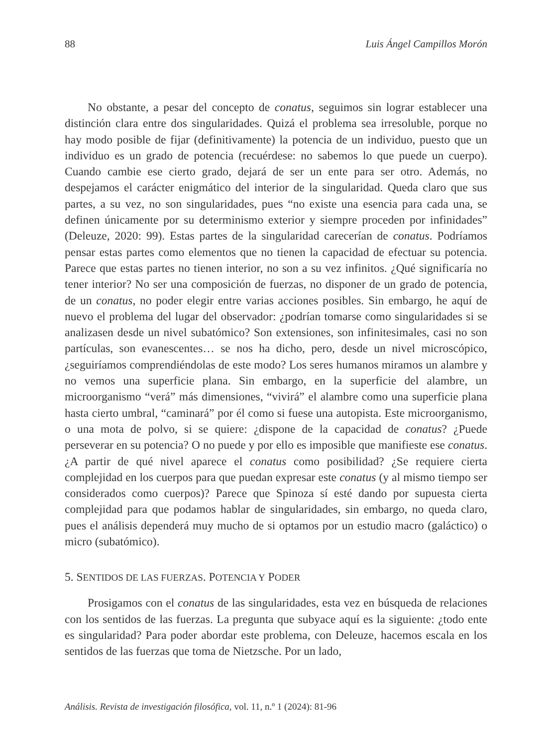88 Luis Ángel Campillos Morón
No obstante, a pesar del concepto de conatus, seguimos sin lograr establecer una distinción clara entre dos singularidades. Quizá el problema sea irresoluble, porque no hay modo posible de fijar (definitivamente) la potencia de un individuo, puesto que un individuo es un grado de potencia (recuérdese: no sabemos lo que puede un cuerpo). Cuando cambie ese cierto grado, dejará de ser un ente para ser otro. Además, no despejamos el carácter enigmático del interior de la singularidad. Queda claro que sus partes, a su vez, no son singularidades, pues “no existe una esencia para cada una, se definen únicamente por su determinismo exterior y siempre proceden por infinidades” (Deleuze, 2020: 99). Estas partes de la singularidad carecerían de conatus. Podríamos pensar estas partes como elementos que no tienen la capacidad de efectuar su potencia. Parece que estas partes no tienen interior, no son a su vez infinitos. ¿Qué significaría no tener interior? No ser una composición de fuerzas, no disponer de un grado de potencia, de un conatus, no poder elegir entre varias acciones posibles. Sin embargo, he aquí de nuevo el problema del lugar del observador: ¿podrían tomarse como singularidades si se analizasen desde un nivel subatómico? Son extensiones, son infinitesimales, casi no son partículas, son evanescentes… se nos ha dicho, pero, desde un nivel microscópico, ¿seguiríamos comprendiéndolas de este modo? Los seres humanos miramos un alambre y no vemos una superficie plana. Sin embargo, en la superficie del alambre, un microorganismo “verá” más dimensiones, “vivirá” el alambre como una superficie plana hasta cierto umbral, “caminará” por él como si fuese una autopista. Este microorganismo, o una mota de polvo, si se quiere: ¿dispone de la capacidad de conatus? ¿Puede perseverar en su potencia? O no puede y por ello es imposible que manifieste ese conatus. ¿A partir de qué nivel aparece el conatus como posibilidad? ¿Se requiere cierta complejidad en los cuerpos para que puedan expresar este conatus (y al mismo tiempo ser considerados como cuerpos)? Parece que Spinoza sí esté dando por supuesta cierta complejidad para que podamos hablar de singularidades, sin embargo, no queda claro, pues el análisis dependerá muy mucho de si optamos por un estudio macro (galáctico) o micro (subatómico).
5. SENTIDOS DE LAS FUERZAS. POTENCIA Y PODER
Prosigamos con el conatus de las singularidades, esta vez en búsqueda de relaciones con los sentidos de las fuerzas. La pregunta que subyace aquí es la siguiente: ¿todo ente es singularidad? Para poder abordar este problema, con Deleuze, hacemos escala en los sentidos de las fuerzas que toma de Nietzsche. Por un lado,
Análisis. Revista de investigación filosófica, vol. 11, n.º 1 (2024): 81-96